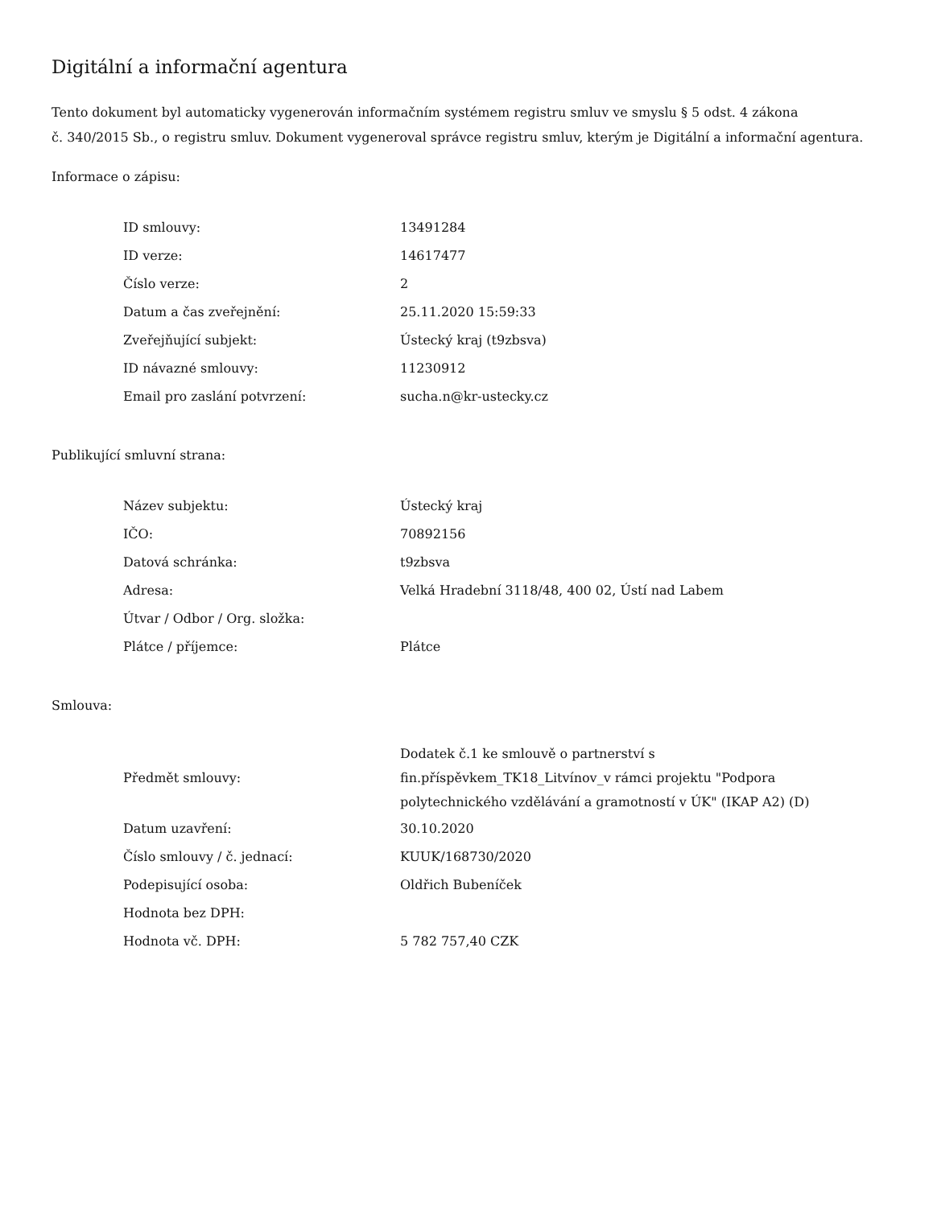Digitální a informační agentura
Tento dokument byl automaticky vygenerován informačním systémem registru smluv ve smyslu § 5 odst. 4 zákona
č. 340/2015 Sb., o registru smluv. Dokument vygeneroval správce registru smluv, kterým je Digitální a informační agentura.
Informace o zápisu:
| ID smlouvy: | 13491284 |
| ID verze: | 14617477 |
| Číslo verze: | 2 |
| Datum a čas zveřejnění: | 25.11.2020 15:59:33 |
| Zveřejňující subjekt: | Ústecký kraj (t9zbsva) |
| ID návazné smlouvy: | 11230912 |
| Email pro zaslání potvrzení: | sucha.n@kr-ustecky.cz |
Publikující smluvní strana:
| Název subjektu: | Ústecký kraj |
| IČO: | 70892156 |
| Datová schránka: | t9zbsva |
| Adresa: | Velká Hradební 3118/48, 400 02, Ústí nad Labem |
| Útvar / Odbor / Org. složka: | |
| Plátce / příjemce: | Plátce |
Smlouva:
| Předmět smlouvy: | Dodatek č.1 ke smlouvě o partnerství s fin.příspěvkem_TK18_Litvínov_v rámci projektu "Podpora polytechnického vzdělávání a gramotností v ÚK" (IKAP A2) (D) |
| Datum uzavření: | 30.10.2020 |
| Číslo smlouvy / č. jednací: | KUUK/168730/2020 |
| Podepisující osoba: | Oldřich Bubeníček |
| Hodnota bez DPH: | |
| Hodnota vč. DPH: | 5 782 757,40 CZK |